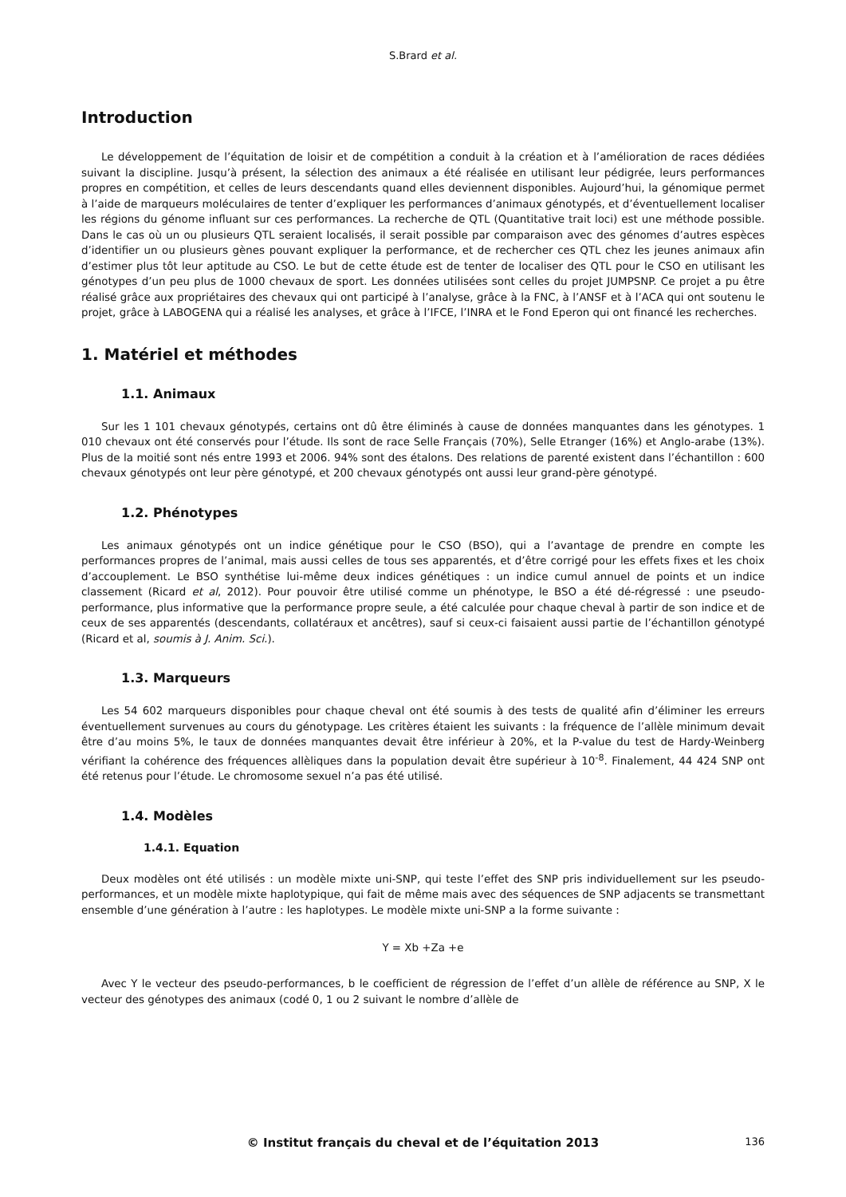S.Brard et al.
Introduction
Le développement de l’équitation de loisir et de compétition a conduit à la création et à l’amélioration de races dédiées suivant la discipline. Jusqu’à présent, la sélection des animaux a été réalisée en utilisant leur pédigrée, leurs performances propres en compétition, et celles de leurs descendants quand elles deviennent disponibles. Aujourd’hui, la génomique permet à l’aide de marqueurs moléculaires de tenter d’expliquer les performances d’animaux génotypés, et d’éventuellement localiser les régions du génome influant sur ces performances. La recherche de QTL (Quantitative trait loci) est une méthode possible. Dans le cas où un ou plusieurs QTL seraient localisés, il serait possible par comparaison avec des génomes d’autres espèces d’identifier un ou plusieurs gènes pouvant expliquer la performance, et de rechercher ces QTL chez les jeunes animaux afin d’estimer plus tôt leur aptitude au CSO. Le but de cette étude est de tenter de localiser des QTL pour le CSO en utilisant les génotypes d’un peu plus de 1000 chevaux de sport. Les données utilisées sont celles du projet JUMPSNP. Ce projet a pu être réalisé grâce aux propriétaires des chevaux qui ont participé à l’analyse, grâce à la FNC, à l’ANSF et à l’ACA qui ont soutenu le projet, grâce à LABOGENA qui a réalisé les analyses, et grâce à l’IFCE, l’INRA et le Fond Eperon qui ont financé les recherches.
1. Matériel et méthodes
1.1. Animaux
Sur les 1 101 chevaux génotypés, certains ont dû être éliminés à cause de données manquantes dans les génotypes. 1 010 chevaux ont été conservés pour l’étude. Ils sont de race Selle Français (70%), Selle Etranger (16%) et Anglo-arabe (13%). Plus de la moitié sont nés entre 1993 et 2006. 94% sont des étalons. Des relations de parenté existent dans l’échantillon : 600 chevaux génotypés ont leur père génotypé, et 200 chevaux génotypés ont aussi leur grand-père génotypé.
1.2. Phénotypes
Les animaux génotypés ont un indice génétique pour le CSO (BSO), qui a l’avantage de prendre en compte les performances propres de l’animal, mais aussi celles de tous ses apparentés, et d’être corrigé pour les effets fixes et les choix d’accouplement. Le BSO synthétise lui-même deux indices génétiques : un indice cumul annuel de points et un indice classement (Ricard et al, 2012). Pour pouvoir être utilisé comme un phénotype, le BSO a été dé-régressé : une pseudo-performance, plus informative que la performance propre seule, a été calculée pour chaque cheval à partir de son indice et de ceux de ses apparentés (descendants, collatéraux et ancêtres), sauf si ceux-ci faisaient aussi partie de l’échantillon génotypé (Ricard et al, soumis à J. Anim. Sci.).
1.3. Marqueurs
Les 54 602 marqueurs disponibles pour chaque cheval ont été soumis à des tests de qualité afin d’éliminer les erreurs éventuellement survenues au cours du génotypage. Les critères étaient les suivants : la fréquence de l’allèle minimum devait être d’au moins 5%, le taux de données manquantes devait être inférieur à 20%, et la P-value du test de Hardy-Weinberg vérifiant la cohérence des fréquences allèliques dans la population devait être supérieur à 10<sup>-8</sup>. Finalement, 44 424 SNP ont été retenus pour l’étude. Le chromosome sexuel n’a pas été utilisé.
1.4. Modèles
1.4.1. Equation
Deux modèles ont été utilisés : un modèle mixte uni-SNP, qui teste l’effet des SNP pris individuellement sur les pseudo-performances, et un modèle mixte haplotypique, qui fait de même mais avec des séquences de SNP adjacents se transmettant ensemble d’une génération à l’autre : les haplotypes. Le modèle mixte uni-SNP a la forme suivante :
Y = Xb +Za +e
Avec Y le vecteur des pseudo-performances, b le coefficient de régression de l’effet d’un allèle de référence au SNP, X le vecteur des génotypes des animaux (codé 0, 1 ou 2 suivant le nombre d’allèle de
© Institut français du cheval et de l’équitation 2013 136